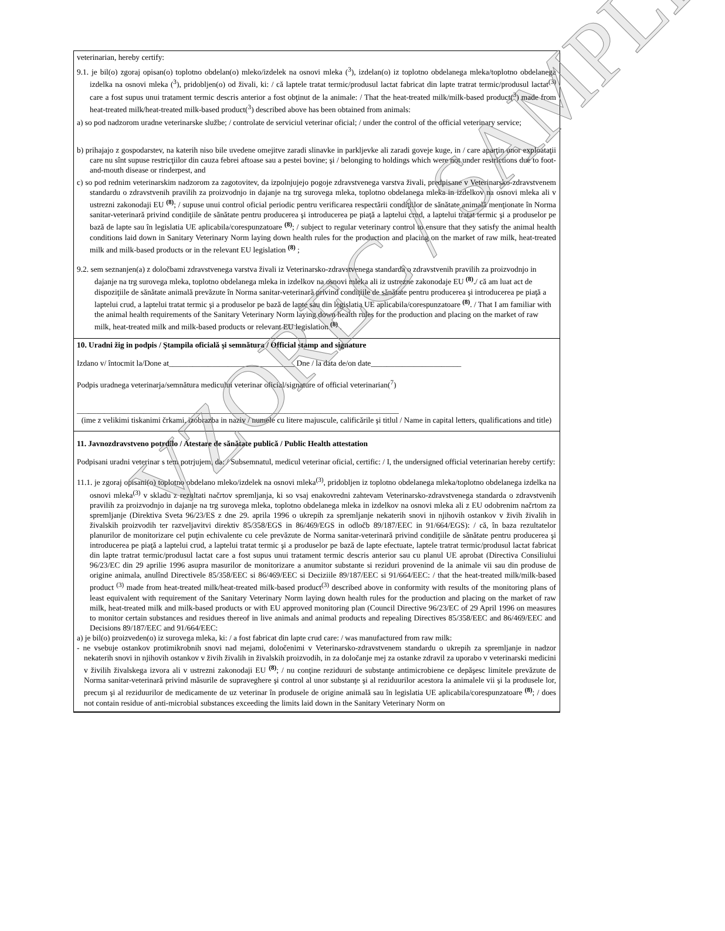veterinarian, hereby certify:
9.1. je bil(o) zgoraj opisan(o) toplotno obdelan(o) mleko/izdelek na osnovi mleka (<sup>3</sup>), izdelan(o) iz toplotno obdelanega mleka/toplotno obdelanega izdelka na osnovi mleka (<sup>3</sup>), pridobljen(o) od živali, ki: / că laptele tratat termic/produsul lactat fabricat din lapte tratrat termic/produsul lactat<sup>(3)</sup> care a fost supus unui tratament termic descris anterior a fost obţinut de la animale: / That the heat-treated milk/milk-based product(<sup>3</sup>) made from heat-treated milk/heat-treated milk-based product(<sup>3</sup>) described above has been obtained from animals:
a) so pod nadzorom uradne veterinarske službe; / controlate de serviciul veterinar oficial; / under the control of the official veterinary service;
b) prihajajo z gospodarstev, na katerih niso bile uvedene omejitve zaradi slinavke in parkljevke ali zaradi goveje kuge, in / care aparţin unor exploataţii care nu sînt supuse restricţiilor din cauza febrei aftoase sau a pestei bovine; şi / belonging to holdings which were not under restrictions due to foot-and-mouth disease or rinderpest, and
c) so pod rednim veterinarskim nadzorom za zagotovitev, da izpolnjujejo pogoje zdravstvenega varstva živali, predpisane v Veterinarsko-zdravstvenem standardu o zdravstvenih pravilih za proizvodnjo in dajanje na trg surovega mleka, toplotno obdelanega mleka in izdelkov na osnovi mleka ali v ustrezni zakonodaji EU <sup>(8)</sup>; / supuse unui control oficial periodic pentru verificarea respectării condiţiilor de sănătate animală menţionate în Norma sanitar-veterinară privind condiţiile de sănătate pentru producerea şi introducerea pe piaţă a laptelui crud, a laptelui tratat termic şi a produselor pe bază de lapte sau în legislatia UE aplicabila/corespunzatoare <sup>(8)</sup>; / subject to regular veterinary control to ensure that they satisfy the animal health conditions laid down in Sanitary Veterinary Norm laying down health rules for the production and placing on the market of raw milk, heat-treated milk and milk-based products or in the relevant EU legislation <sup>(8)</sup> ;
9.2. sem seznanjen(a) z določbami zdravstvenega varstva živali iz Veterinarsko-zdravstvenega standarda o zdravstvenih pravilih za proizvodnjo in dajanje na trg surovega mleka, toplotno obdelanega mleka in izdelkov na osnovi mleka ali iz ustrezne zakonodaje EU <sup>(8)</sup>./ că am luat act de dispoziţiile de sănătate animală prevăzute în Norma sanitar-veterinară privind condiţiile de sănătate pentru producerea şi introducerea pe piaţă a laptelui crud, a laptelui tratat termic şi a produselor pe bază de lapte sau din legislatia UE aplicabila/corespunzatoare <sup>(8)</sup>. / That I am familiar with the animal health requirements of the Sanitary Veterinary Norm laying down health rules for the production and placing on the market of raw milk, heat-treated milk and milk-based products or relevant EU legislation <sup>(8)</sup> .
10. Uradni žig in podpis / Ştampila oficială şi semnătura / Official stamp and signature
Izdano v/ întocmit la/Done at________________________________ Dne / la data de/on date_______________________
Podpis uradnega veterinarja/semnătura medicului veterinar oficial/signature of official veterinarian(<sup>7</sup>)
__________________________________________________________________________________
(ime z velikimi tiskanimi črkami, izobrazba in naziv / numele cu litere majuscule, calificările şi titlul / Name in capital letters, qualifications and title)
11. Javnozdravstveno potrdilo / Atestare de sănătate publică / Public Health attestation
Podpisani uradni veterinar s tem potrjujem, da: / Subsemnatul, medicul veterinar oficial, certific: / I, the undersigned official veterinarian hereby certify:
11.1. je zgoraj opisani(o) toplotno obdelano mleko/izdelek na osnovi mleka<sup>(3)</sup>, pridobljen iz toplotno obdelanega mleka/toplotno obdelanega izdelka na osnovi mleka<sup>(3)</sup> v skladu z rezultati načrtov spremljanja, ki so vsaj enakovredni zahtevam Veterinarsko-zdravstvenega standarda o zdravstvenih pravilih za proizvodnjo in dajanje na trg surovega mleka, toplotno obdelanega mleka in izdelkov na osnovi mleka ali z EU odobrenim načrtom za spremljanje (Direktiva Sveta 96/23/ES z dne 29. aprila 1996 o ukrepih za spremljanje nekaterih snovi in njihovih ostankov v živih živalih in živalskih proizvodih ter razveljavitvi direktiv 85/358/EGS in 86/469/EGS in odločb 89/187/EEC in 91/664/EGS): / că, în baza rezultatelor planurilor de monitorizare cel puţin echivalente cu cele prevăzute de Norma sanitar-veterinară privind condiţiile de sănătate pentru producerea şi introducerea pe piaţă a laptelui crud, a laptelui tratat termic şi a produselor pe bază de lapte efectuate, laptele tratrat termic/produsul lactat fabricat din lapte tratrat termic/produsul lactat care a fost supus unui tratament termic descris anterior sau cu planul UE aprobat (Directiva Consiliului 96/23/EC din 29 aprilie 1996 asupra masurilor de monitorizare a anumitor substante si reziduri provenind de la animale vii sau din produse de origine animala, anulînd Directivele 85/358/EEC si 86/469/EEC si Deciziile 89/187/EEC si 91/664/EEC: / that the heat-treated milk/milk-based product <sup>(3)</sup> made from heat-treated milk/heat-treated milk-based product<sup>(3)</sup> described above in conformity with results of the monitoring plans of least equivalent with requirement of the Sanitary Veterinary Norm laying down health rules for the production and placing on the market of raw milk, heat-treated milk and milk-based products or with EU approved monitoring plan (Council Directive 96/23/EC of 29 April 1996 on measures to monitor certain substances and residues thereof in live animals and animal products and repealing Directives 85/358/EEC and 86/469/EEC and Decisions 89/187/EEC and 91/664/EEC:
a) je bil(o) proizveden(o) iz surovega mleka, ki: / a fost fabricat din lapte crud care: / was manufactured from raw milk:
- ne vsebuje ostankov protimikrobnih snovi nad mejami, določenimi v Veterinarsko-zdravstvenem standardu o ukrepih za spremljanje in nadzor nekaterih snovi in njihovih ostankov v živih živalih in živalskih proizvodih, in za določanje mej za ostanke zdravil za uporabo v veterinarski medicini v živilih živalskega izvora ali v ustrezni zakonodaji EU <sup>(8)</sup>; / nu conţine reziduuri de substanţe antimicrobiene ce depăşesc limitele prevăzute de Norma sanitar-veterinară privind măsurile de supraveghere şi control al unor substanţe şi al reziduurilor acestora la animalele vii şi la produsele lor, precum şi al reziduurilor de medicamente de uz veterinar în produsele de origine animală sau în legislatia UE aplicabila/corespunzatoare <sup>(8)</sup>; / does not contain residue of anti-microbial substances exceeding the limits laid down in the Sanitary Veterinary Norm on
VZOREC / SAMPLE